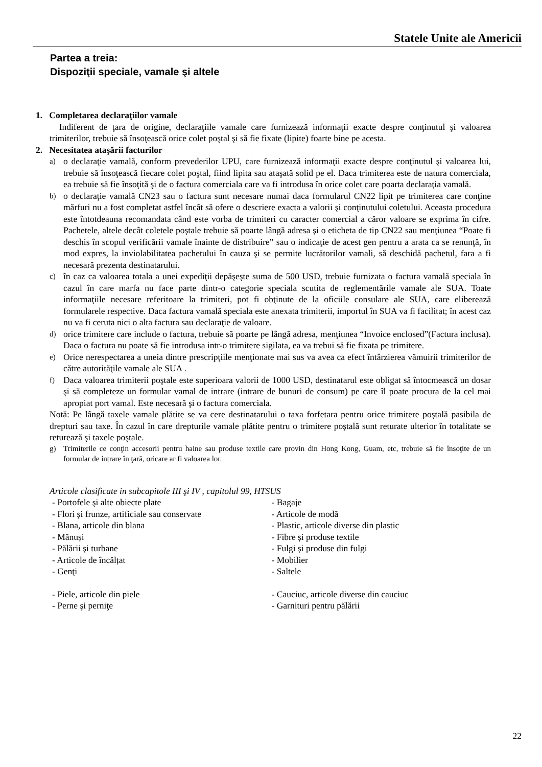Statele Unite ale Americii
Partea a treia:
Dispoziţii speciale, vamale şi altele
1. Completarea declaraţiilor vamale
Indiferent de ţara de origine, declaraţiile vamale care furnizează informaţii exacte despre conţinutul şi valoarea trimiterilor, trebuie să însoţească orice colet poştal şi să fie fixate (lipite) foarte bine pe acesta.
2. Necesitatea ataşării facturilor
a)
o declaraţie vamală, conform prevederilor UPU, care furnizează informaţii exacte despre conţinutul şi valoarea lui, trebuie să însoţească fiecare colet poştal, fiind lipita sau ataşată solid pe el. Daca trimiterea este de natura comerciala, ea trebuie să fie însoţită şi de o factura comerciala care va fi introdusa în orice colet care poarta declaraţia vamală.
b)
o declaraţie vamală CN23 sau o factura sunt necesare numai daca formularul CN22 lipit pe trimiterea care conţine mărfuri nu a fost completat astfel încât să ofere o descriere exacta a valorii şi conţinutului coletului. Aceasta procedura este întotdeauna recomandata când este vorba de trimiteri cu caracter comercial a căror valoare se exprima în cifre. Pachetele, altele decât coletele poştale trebuie să poarte lângă adresa şi o eticheta de tip CN22 sau menţiunea “Poate fi deschis în scopul verificării vamale înainte de distribuire” sau o indicaţie de acest gen pentru a arata ca se renunţă, în mod expres, la inviolabilitatea pachetului în cauza şi se permite lucrătorilor vamali, să deschidă pachetul, fara a fi necesară prezenta destinatarului.
c)
în caz ca valoarea totala a unei expediţii depăşeşte suma de 500 USD, trebuie furnizata o factura vamală speciala în cazul în care marfa nu face parte dintr-o categorie speciala scutita de reglementările vamale ale SUA. Toate informaţiile necesare referitoare la trimiteri, pot fi obţinute de la oficiile consulare ale SUA, care eliberează formularele respective. Daca factura vamală speciala este anexata trimiterii, importul în SUA va fi facilitat; în acest caz nu va fi ceruta nici o alta factura sau declaraţie de valoare.
d)
orice trimitere care include o factura, trebuie să poarte pe lângă adresa, menţiunea “Invoice enclosed”(Factura inclusa). Daca o factura nu poate să fie introdusa intr-o trimitere sigilata, ea va trebui să fie fixata pe trimitere.
e)
Orice nerespectarea a uneia dintre prescripţiile menţionate mai sus va avea ca efect întârzierea vămuirii trimiterilor de către autorităţile vamale ale SUA .
f)
Daca valoarea trimiterii poştale este superioara valorii de 1000 USD, destinatarul este obligat să întocmească un dosar şi să completeze un formular vamal de intrare (intrare de bunuri de consum) pe care îl poate procura de la cel mai apropiat port vamal. Este necesară şi o factura comerciala.
Notă: Pe lângă taxele vamale plătite se va cere destinatarului o taxa forfetara pentru orice trimitere poştală pasibila de drepturi sau taxe. În cazul în care drepturile vamale plătite pentru o trimitere poştală sunt returate ulterior în totalitate se returează şi taxele poştale.
g) Trimiterile ce conţin accesorii pentru haine sau produse textile care provin din Hong Kong, Guam, etc, trebuie să fie însoţite de un formular de intrare în ţară, oricare ar fi valoarea lor.
Articole clasificate in subcapitole III şi IV , capitolul 99, HTSUS
- Portofele şi alte obiecte plate
- Flori şi frunze, artificiale sau conservate
- Blana, articole din blana
- Mănuși
- Pălării şi turbane
- Articole de încălțat
- Genţi
- Bagaje
- Articole de modă
- Plastic, articole diverse din plastic
- Fibre și produse textile
- Fulgi și produse din fulgi
- Mobilier
- Saltele
- Piele, articole din piele
- Perne şi perniţe
- Cauciuc, articole diverse din cauciuc
- Garnituri pentru pălării
22